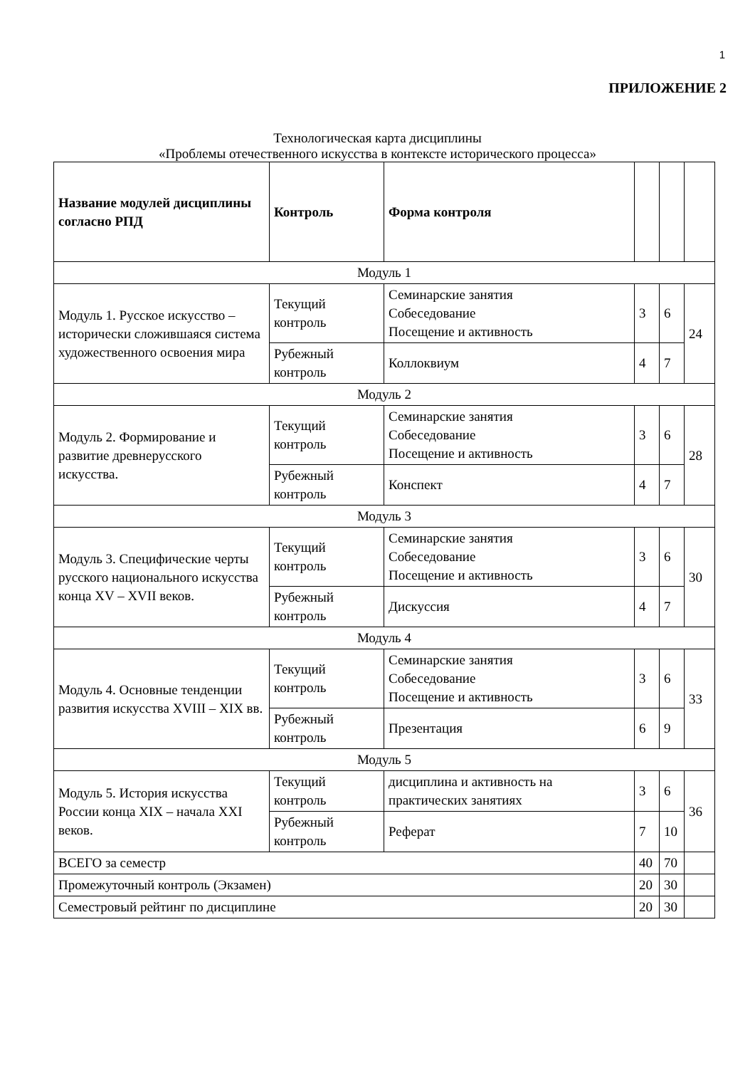1
ПРИЛОЖЕНИЕ 2
Технологическая карта дисциплины
«Проблемы отечественного искусства в контексте исторического процесса»
| Название модулей дисциплины согласно РПД | Контроль | Форма контроля | | | |
| --- | --- | --- | --- | --- | --- |
| Модуль 1 | | | | | |
| Модуль 1. Русское искусство – исторически сложившаяся система художественного освоения мира | Текущий контроль | Семинарские занятия Собеседование Посещение и активность | 3 | 6 | 24 |
| | Рубежный контроль | Коллоквиум | 4 | 7 | |
| Модуль 2 | | | | | |
| Модуль 2. Формирование и развитие древнерусского искусства. | Текущий контроль | Семинарские занятия Собеседование Посещение и активность | 3 | 6 | 28 |
| | Рубежный контроль | Конспект | 4 | 7 | |
| Модуль 3 | | | | | |
| Модуль 3. Специфические черты русского национального искусства конца XV – XVII веков. | Текущий контроль | Семинарские занятия Собеседование Посещение и активность | 3 | 6 | 30 |
| | Рубежный контроль | Дискуссия | 4 | 7 | |
| Модуль 4 | | | | | |
| Модуль 4. Основные тенденции развития искусства XVIII – XIX вв. | Текущий контроль | Семинарские занятия Собеседование Посещение и активность | 3 | 6 | 33 |
| | Рубежный контроль | Презентация | 6 | 9 | |
| Модуль 5 | | | | | |
| Модуль 5. История искусства России конца XIX – начала XXI веков. | Текущий контроль | дисциплина и активность на практических занятиях | 3 | 6 | 36 |
| | Рубежный контроль | Реферат | 7 | 10 | |
| ВСЕГО за семестр | | | 40 | 70 | |
| Промежуточный контроль (Экзамен) | | | 20 | 30 | |
| Семестровый рейтинг по дисциплине | | | 20 | 30 | |